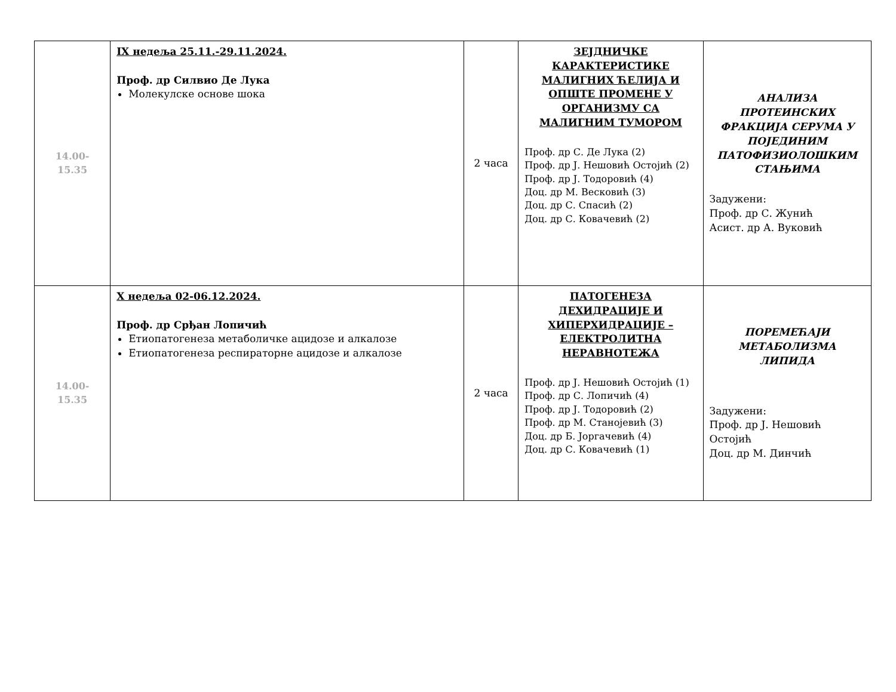| 14.00-15.35 | IX недеља 25.11.-29.11.2024. Проф. др Силвио Де Лука Молекулске основе шока | 2 часа | ЗЕЈДНИЧКЕ КАРАКТЕРИСТИКЕ МАЛИГНИХ ЋЕЛИЈА И ОПШТЕ ПРОМЕНЕ У ОРГАНИЗМУ СА МАЛИГНИМ ТУМОРОМ Проф. др С. Де Лука (2) Проф. др Ј. Нешовић Остојић (2) Проф. др Ј. Тодоровић (4) Доц. др М. Весковић (3) Доц. др С. Спасић (2) Доц. др С. Ковачевић (2) | АНАЛИЗА ПРОТЕИНСКИХ ФРАКЦИЈА СЕРУМА У ПОЈЕДИНИМ ПАТОФИЗИОЛОШКИМ СТАЊИМА Задужени: Проф. др С. Жунић Асист. др А. Вуковић |
| 14.00-15.35 | X недеља 02-06.12.2024. Проф. др Срђан Лопичић Етиопатогенеза метаболичке ацидозе и алкалозе Етиопатогенеза респираторне ацидозе и алкалозе | 2 часа | ПАТОГЕНЕЗА ДЕХИДРАЦИЈЕ И ХИПЕРХИДРАЦИЈЕ – ЕЛЕКТРОЛИТНА НЕРАВНОТЕЖА Проф. др Ј. Нешовић Остојић (1) Проф. др С. Лопичић (4) Проф. др Ј. Тодоровић (2) Проф. др М. Станојевић (3) Доц. др Б. Јоргачевић (4) Доц. др С. Ковачевић (1) | ПОРЕМЕЋАЈИ МЕТАБОЛИЗМА ЛИПИДА Задужени: Проф. др Ј. Нешовић Остојић Доц. др М. Динчић |